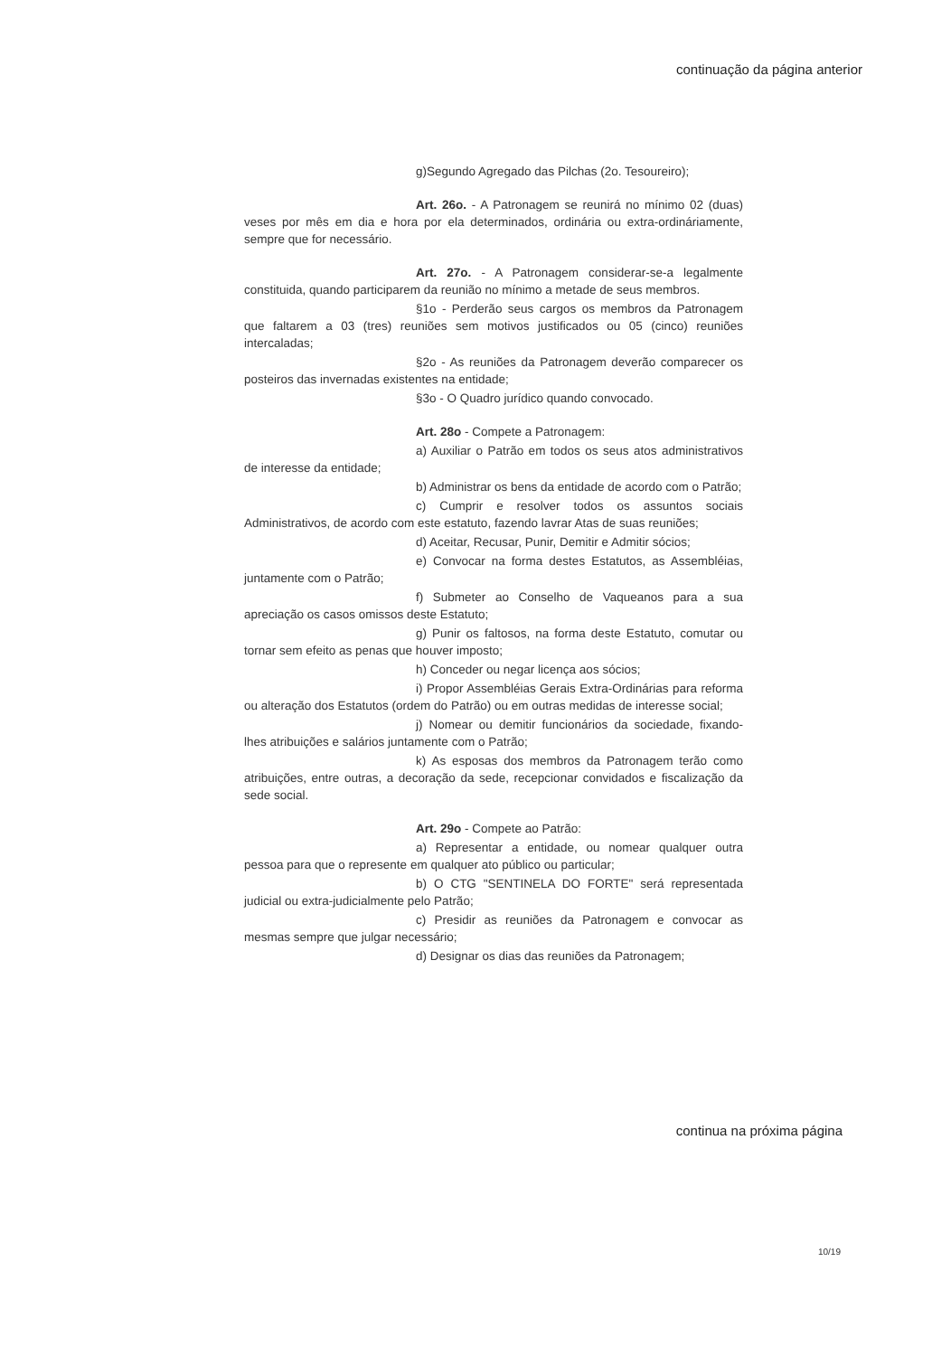continuação da página anterior
g)Segundo Agregado das Pilchas (2o. Tesoureiro);
Art. 26o. - A Patronagem se reunirá no mínimo 02 (duas) veses por mês em dia e hora por ela determinados, ordinária ou extra-ordináriamente, sempre que for necessário.
Art. 27o. - A Patronagem considerar-se-a legalmente constituida, quando participarem da reunião no mínimo a metade de seus membros.
§1o - Perderão seus cargos os membros da Patronagem que faltarem a 03 (tres) reuniões sem motivos justificados ou 05 (cinco) reuniões intercaladas;
§2o - As reuniões da Patronagem deverão comparecer os posteiros das invernadas existentes na entidade;
§3o - O Quadro jurídico quando convocado.
Art. 28o - Compete a Patronagem:
a) Auxiliar o Patrão em todos os seus atos administrativos de interesse da entidade;
b) Administrar os bens da entidade de acordo com o Patrão;
c) Cumprir e resolver todos os assuntos sociais Administrativos, de acordo com este estatuto, fazendo lavrar Atas de suas reuniões;
d) Aceitar, Recusar, Punir, Demitir e Admitir sócios;
e) Convocar na forma destes Estatutos, as Assembléias, juntamente com o Patrão;
f) Submeter ao Conselho de Vaqueanos para a sua apreciação os casos omissos deste Estatuto;
g) Punir os faltosos, na forma deste Estatuto, comutar ou tornar sem efeito as penas que houver imposto;
h) Conceder ou negar licença aos sócios;
i) Propor Assembléias Gerais Extra-Ordinárias para reforma ou alteração dos Estatutos (ordem do Patrão) ou em outras medidas de interesse social;
j) Nomear ou demitir funcionários da sociedade, fixando-lhes atribuições e salários juntamente com o Patrão;
k) As esposas dos membros da Patronagem terão como atribuições, entre outras, a decoração da sede, recepcionar convidados e fiscalização da sede social.
Art. 29o - Compete ao Patrão:
a) Representar a entidade, ou nomear qualquer outra pessoa para que o represente em qualquer ato público ou particular;
b) O CTG "SENTINELA DO FORTE" será representada judicial ou extra-judicialmente pelo Patrão;
c) Presidir as reuniões da Patronagem e convocar as mesmas sempre que julgar necessário;
d) Designar os dias das reuniões da Patronagem;
continua na próxima página
10/19